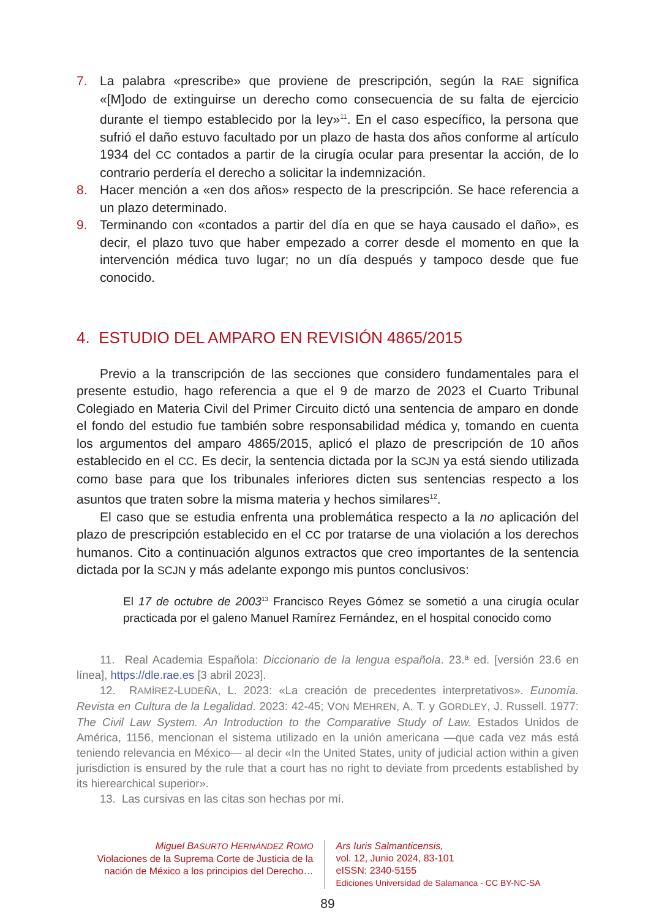7. La palabra «prescribe» que proviene de prescripción, según la RAE significa «[M]odo de extinguirse un derecho como consecuencia de su falta de ejercicio durante el tiempo establecido por la ley»<sup>11</sup>. En el caso específico, la persona que sufrió el daño estuvo facultado por un plazo de hasta dos años conforme al artículo 1934 del CC contados a partir de la cirugía ocular para presentar la acción, de lo contrario perdería el derecho a solicitar la indemnización.
8. Hacer mención a «en dos años» respecto de la prescripción. Se hace referencia a un plazo determinado.
9. Terminando con «contados a partir del día en que se haya causado el daño», es decir, el plazo tuvo que haber empezado a correr desde el momento en que la intervención médica tuvo lugar; no un día después y tampoco desde que fue conocido.
4. ESTUDIO DEL AMPARO EN REVISIÓN 4865/2015
Previo a la transcripción de las secciones que considero fundamentales para el presente estudio, hago referencia a que el 9 de marzo de 2023 el Cuarto Tribunal Colegiado en Materia Civil del Primer Circuito dictó una sentencia de amparo en donde el fondo del estudio fue también sobre responsabilidad médica y, tomando en cuenta los argumentos del amparo 4865/2015, aplicó el plazo de prescripción de 10 años establecido en el CC. Es decir, la sentencia dictada por la SCJN ya está siendo utilizada como base para que los tribunales inferiores dicten sus sentencias respecto a los asuntos que traten sobre la misma materia y hechos similares<sup>12</sup>.
El caso que se estudia enfrenta una problemática respecto a la no aplicación del plazo de prescripción establecido en el CC por tratarse de una violación a los derechos humanos. Cito a continuación algunos extractos que creo importantes de la sentencia dictada por la SCJN y más adelante expongo mis puntos conclusivos:
El 17 de octubre de 2003<sup>13</sup> Francisco Reyes Gómez se sometió a una cirugía ocular practicada por el galeno Manuel Ramírez Fernández, en el hospital conocido como
11. Real Academia Española: Diccionario de la lengua española. 23.ª ed. [versión 23.6 en línea], https://dle.rae.es [3 abril 2023].
12. RAMÍREZ-LUDEÑA, L. 2023: «La creación de precedentes interpretativos». Eunomía. Revista en Cultura de la Legalidad. 2023: 42-45; VON MEHREN, A. T. y GORDLEY, J. Russell. 1977: The Civil Law System. An Introduction to the Comparative Study of Law. Estados Unidos de América, 1156, mencionan el sistema utilizado en la unión americana —que cada vez más está teniendo relevancia en México— al decir «In the United States, unity of judicial action within a given jurisdiction is ensured by the rule that a court has no right to deviate from prcedents established by its hierearchical superior».
13. Las cursivas en las citas son hechas por mí.
Miguel BASURTO HERNÁNDEZ ROMO
Violaciones de la Suprema Corte de Justicia de la nación de México a los principios del Derecho…
Ars Iuris Salmanticensis,
vol. 12, Junio 2024, 83-101
eISSN: 2340-5155
Ediciones Universidad de Salamanca - CC BY-NC-SA
89